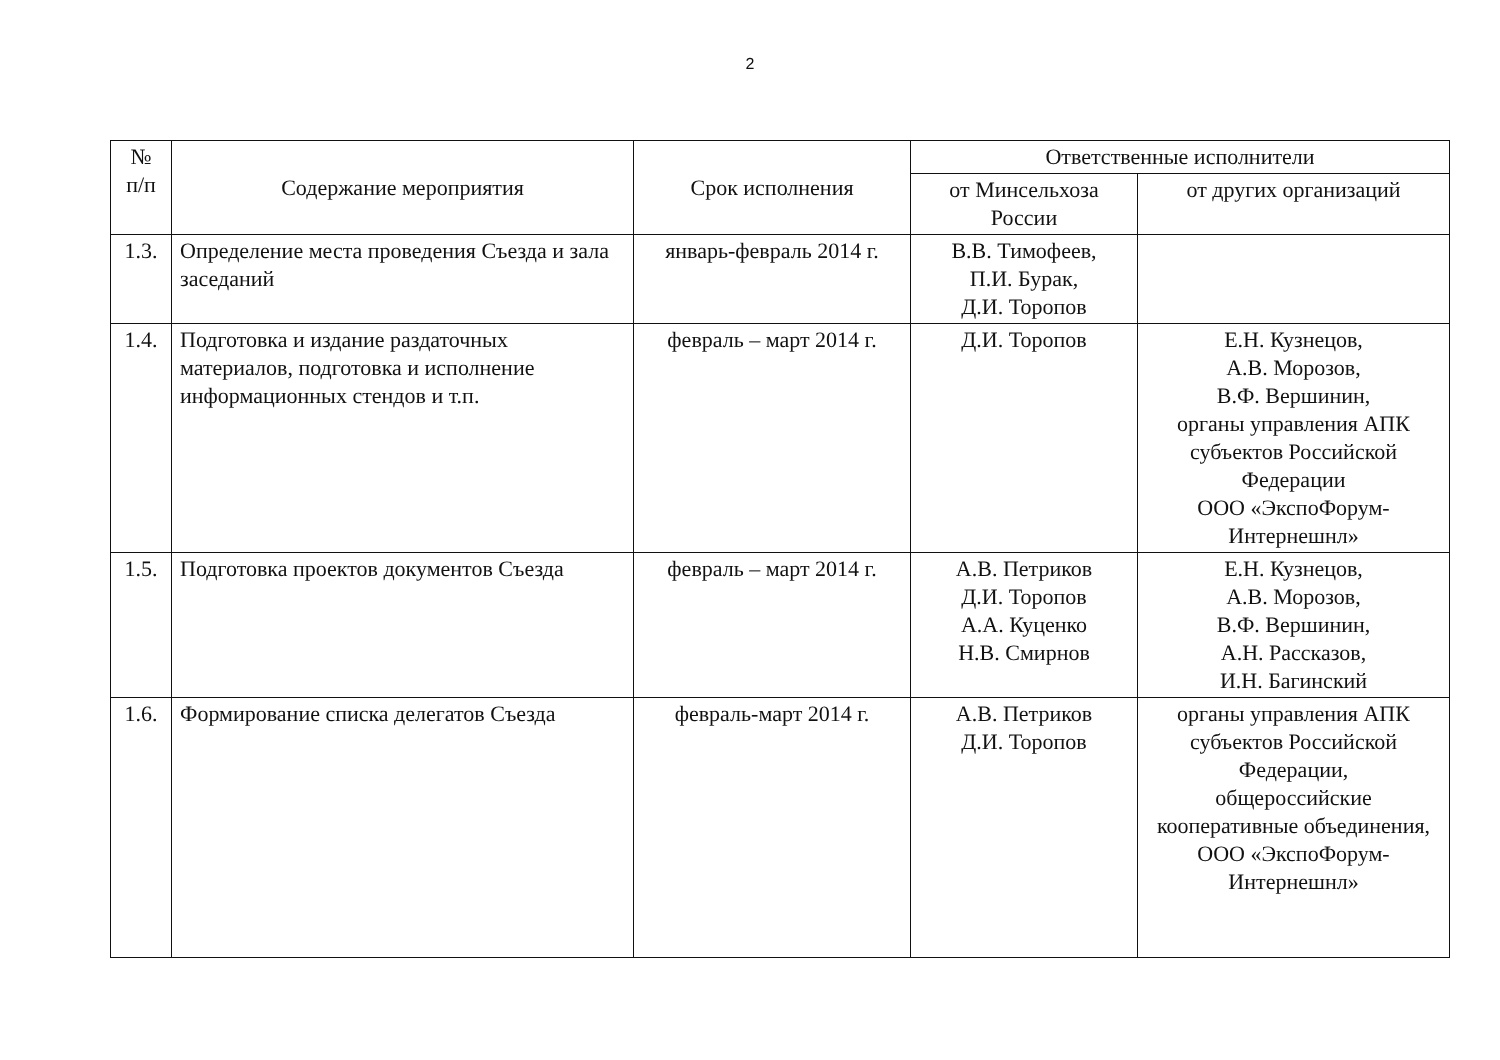2
| № п/п | Содержание мероприятия | Срок исполнения | Ответственные исполнители | |
| --- | --- | --- | --- | --- |
| | | | от Минсельхоза России | от других организаций |
| 1.3. | Определение места проведения Съезда и зала заседаний | январь-февраль 2014 г. | В.В. Тимофеев, П.И. Бурак, Д.И. Торопов | |
| 1.4. | Подготовка и издание раздаточных материалов, подготовка и исполнение информационных стендов и т.п. | февраль – март 2014 г. | Д.И. Торопов | Е.Н. Кузнецов, А.В. Морозов, В.Ф. Вершинин, органы управления АПК субъектов Российской Федерации ООО «ЭкспоФорум-Интернешнл» |
| 1.5. | Подготовка проектов документов Съезда | февраль – март 2014 г. | А.В. Петриков Д.И. Торопов А.А. Куценко Н.В. Смирнов | Е.Н. Кузнецов, А.В. Морозов, В.Ф. Вершинин, А.Н. Рассказов, И.Н. Багинский |
| 1.6. | Формирование списка делегатов Съезда | февраль-март 2014 г. | А.В. Петриков Д.И. Торопов | органы управления АПК субъектов Российской Федерации, общероссийские кооперативные объединения, ООО «ЭкспоФорум-Интернешнл» |